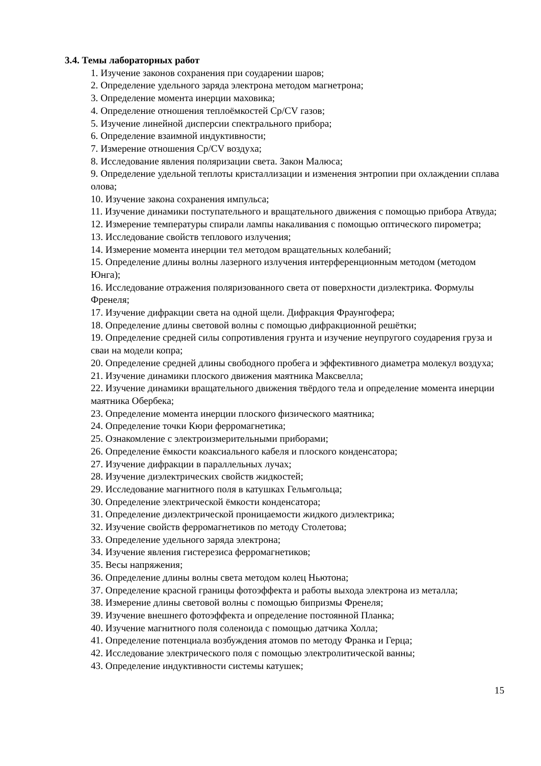3.4. Темы лабораторных работ
1. Изучение законов сохранения при соударении шаров;
2. Определение удельного заряда электрона методом магнетрона;
3. Определение момента инерции маховика;
4. Определение отношения теплоёмкостей Cp/CV газов;
5. Изучение линейной дисперсии спектрального прибора;
6. Определение взаимной индуктивности;
7. Измерение отношения Cp/CV воздуха;
8. Исследование явления поляризации света. Закон Малюса;
9. Определение удельной теплоты кристаллизации и изменения энтропии при охлаждении сплава олова;
10. Изучение закона сохранения импульса;
11. Изучение динамики поступательного и вращательного движения с помощью прибора Атвуда;
12. Измерение температуры спирали лампы накаливания с помощью оптического пирометра;
13. Исследование свойств теплового излучения;
14. Измерение момента инерции тел методом вращательных колебаний;
15. Определение длины волны лазерного излучения интерференционным методом (методом Юнга);
16. Исследование отражения поляризованного света от поверхности диэлектрика. Формулы Френеля;
17. Изучение дифракции света на одной щели. Дифракция Фраунгофера;
18. Определение длины световой волны с помощью дифракционной решётки;
19. Определение средней силы сопротивления грунта и изучение неупругого соударения груза и сваи на модели копра;
20. Определение средней длины свободного пробега и эффективного диаметра молекул воздуха;
21. Изучение динамики плоского движения маятника Максвелла;
22. Изучение динамики вращательного движения твёрдого тела и определение момента инерции маятника Обербека;
23. Определение момента инерции плоского физического маятника;
24. Определение точки Кюри ферромагнетика;
25. Ознакомление с электроизмерительными приборами;
26. Определение ёмкости коаксиального кабеля и плоского конденсатора;
27. Изучение дифракции в параллельных лучах;
28. Изучение диэлектрических свойств жидкостей;
29. Исследование магнитного поля в катушках Гельмгольца;
30. Определение электрической ёмкости конденсатора;
31. Определение диэлектрической проницаемости жидкого диэлектрика;
32. Изучение свойств ферромагнетиков по методу Столетова;
33. Определение удельного заряда электрона;
34. Изучение явления гистерезиса ферромагнетиков;
35. Весы напряжения;
36. Определение длины волны света методом колец Ньютона;
37. Определение красной границы фотоэффекта и работы выхода электрона из металла;
38. Измерение длины световой волны с помощью бипризмы Френеля;
39. Изучение внешнего фотоэффекта и определение постоянной Планка;
40. Изучение магнитного поля соленоида с помощью датчика Холла;
41. Определение потенциала возбуждения атомов по методу Франка и Герца;
42. Исследование электрического поля с помощью электролитической ванны;
43. Определение индуктивности системы катушек;
15